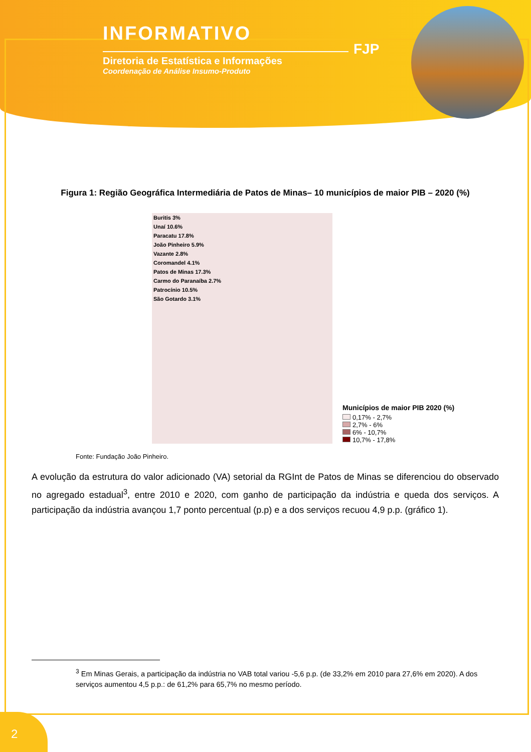INFORMATIVO
Diretoria de Estatística e Informações
Coordenação de Análise Insumo-Produto
FJP
Figura 1: Região Geográfica Intermediária de Patos de Minas– 10 municípios de maior PIB – 2020 (%)
Buritis 3%
Unaí 10.6%
Paracatu 17.8%
João Pinheiro 5.9%
Vazante 2.8%
Coromandel 4.1%
Patos de Minas 17.3%
Carmo do Paranaíba 2.7%
Patrocínio 10.5%
São Gotardo 3.1%
Municípios de maior PIB 2020 (%)
0,17% - 2,7%
2,7% - 6%
6% - 10,7%
10,7% - 17,8%
Fonte: Fundação João Pinheiro.
A evolução da estrutura do valor adicionado (VA) setorial da RGInt de Patos de Minas se diferenciou do observado no agregado estadual<sup>3</sup>, entre 2010 e 2020, com ganho de participação da indústria e queda dos serviços. A participação da indústria avançou 1,7 ponto percentual (p.p) e a dos serviços recuou 4,9 p.p. (gráfico 1).
<sup>3</sup> Em Minas Gerais, a participação da indústria no VAB total variou -5,6 p.p. (de 33,2% em 2010 para 27,6% em 2020). A dos serviços aumentou 4,5 p.p.: de 61,2% para 65,7% no mesmo período.
2